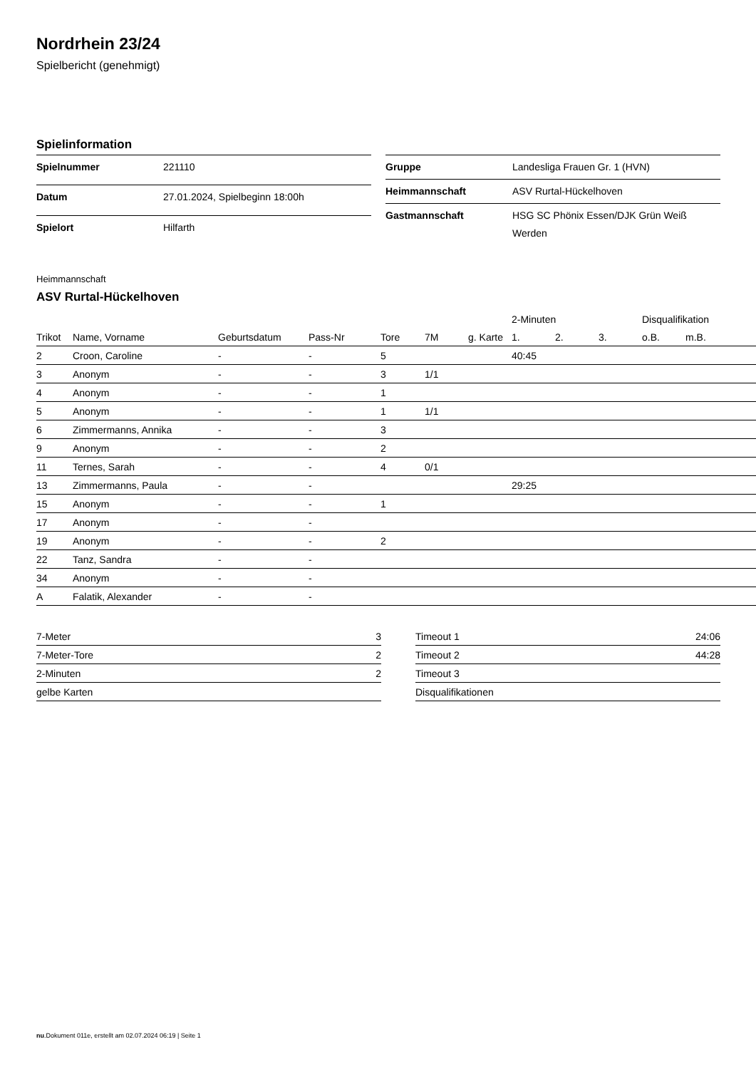Nordrhein 23/24
Spielbericht (genehmigt)
Spielinformation
| Spielnummer | 221110 |
| Datum | 27.01.2024, Spielbeginn 18:00h |
| Spielort | Hilfarth |
| Gruppe | Landesliga Frauen Gr. 1 (HVN) |
| Heimmannschaft | ASV Rurtal-Hückelhoven |
| Gastmannschaft | HSG SC Phönix Essen/DJK Grün Weiß Werden |
Heimmannschaft
ASV Rurtal-Hückelhoven
| | | | | | | | 2-Minuten | | | Disqualifikation | |
| --- | --- | --- | --- | --- | --- | --- | --- | --- | --- | --- | --- |
| Trikot | Name, Vorname | Geburtsdatum | Pass-Nr | Tore | 7M | g. Karte | 1. | 2. | 3. | o.B. | m.B. |
| 2 | Croon, Caroline | - | - | 5 | | | 40:45 | | | | |
| 3 | Anonym | - | - | 3 | 1/1 | | | | | | |
| 4 | Anonym | - | - | 1 | | | | | | | |
| 5 | Anonym | - | - | 1 | 1/1 | | | | | | |
| 6 | Zimmermanns, Annika | - | - | 3 | | | | | | | |
| 9 | Anonym | - | - | 2 | | | | | | | |
| 11 | Ternes, Sarah | - | - | 4 | 0/1 | | | | | | |
| 13 | Zimmermanns, Paula | - | - | | | | 29:25 | | | | |
| 15 | Anonym | - | - | 1 | | | | | | | |
| 17 | Anonym | - | - | | | | | | | | |
| 19 | Anonym | - | - | 2 | | | | | | | |
| 22 | Tanz, Sandra | - | - | | | | | | | | |
| 34 | Anonym | - | - | | | | | | | | |
| A | Falatik, Alexander | - | - | | | | | | | | |
| 7-Meter | 3 |
| 7-Meter-Tore | 2 |
| 2-Minuten | 2 |
| gelbe Karten | |
| Timeout 1 | 24:06 |
| Timeout 2 | 44:28 |
| Timeout 3 | |
| Disqualifikationen | |
nu.Dokument 011e, erstellt am 02.07.2024 06:19 | Seite 1